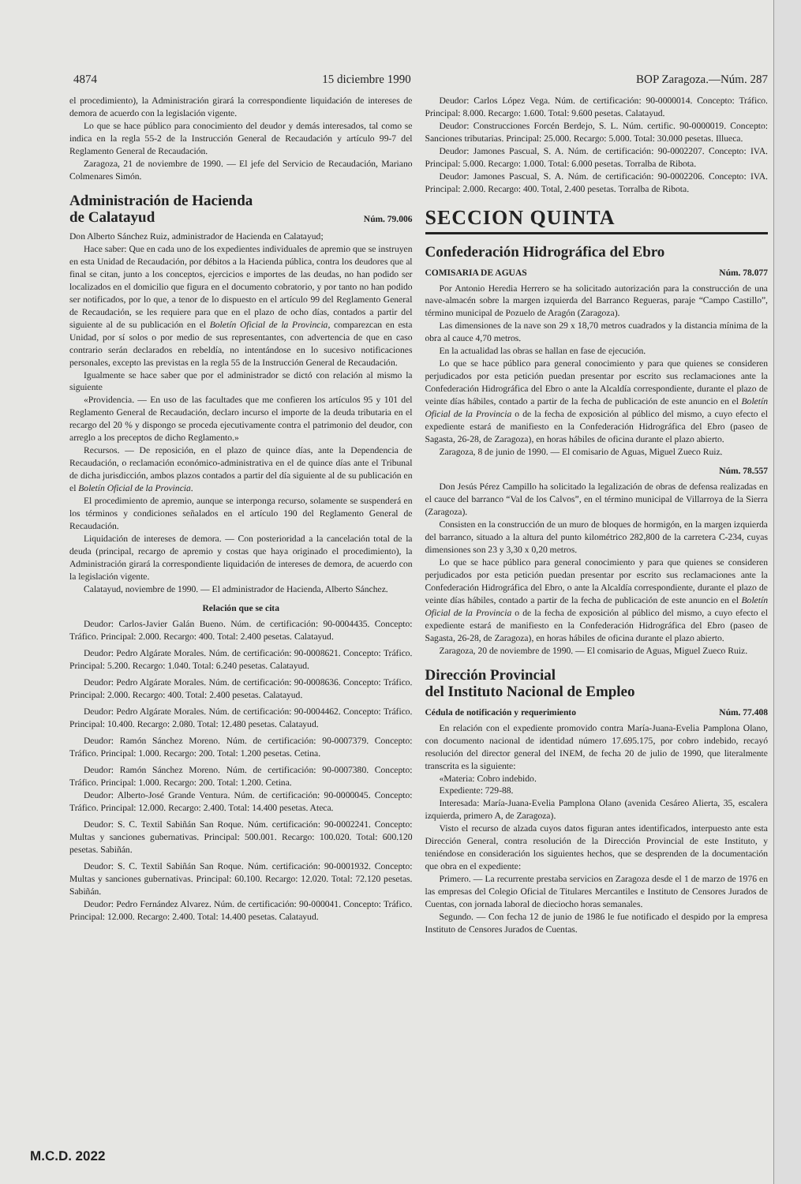4874 15 diciembre 1990 BOP Zaragoza.—Núm. 287
el procedimiento), la Administración girará la correspondiente liquidación de intereses de demora de acuerdo con la legislación vigente.
Lo que se hace público para conocimiento del deudor y demás interesados, tal como se indica en la regla 55-2 de la Instrucción General de Recaudación y artículo 99-7 del Reglamento General de Recaudación.
Zaragoza, 21 de noviembre de 1990. — El jefe del Servicio de Recaudación, Mariano Colmenares Simón.
Administración de Hacienda
de Calatayud Núm. 79.006
Don Alberto Sánchez Ruiz, administrador de Hacienda en Calatayud;
Hace saber: Que en cada uno de los expedientes individuales de apremio que se instruyen en esta Unidad de Recaudación, por débitos a la Hacienda pública, contra los deudores que al final se citan, junto a los conceptos, ejercicios e importes de las deudas, no han podido ser localizados en el domicilio que figura en el documento cobratorio, y por tanto no han podido ser notificados, por lo que, a tenor de lo dispuesto en el artículo 99 del Reglamento General de Recaudación, se les requiere para que en el plazo de ocho días, contados a partir del siguiente al de su publicación en el Boletín Oficial de la Provincia, comparezcan en esta Unidad, por sí solos o por medio de sus representantes, con advertencia de que en caso contrario serán declarados en rebeldía, no intentándose en lo sucesivo notificaciones personales, excepto las previstas en la regla 55 de la Instrucción General de Recaudación.
Igualmente se hace saber que por el administrador se dictó con relación al mismo la siguiente
«Providencia. — En uso de las facultades que me confieren los artículos 95 y 101 del Reglamento General de Recaudación, declaro incurso el importe de la deuda tributaria en el recargo del 20 % y dispongo se proceda ejecutivamente contra el patrimonio del deudor, con arreglo a los preceptos de dicho Reglamento.»
Recursos. — De reposición, en el plazo de quince días, ante la Dependencia de Recaudación, o reclamación económico-administrativa en el de quince días ante el Tribunal de dicha jurisdicción, ambos plazos contados a partir del día siguiente al de su publicación en el Boletín Oficial de la Provincia.
El procedimiento de apremio, aunque se interponga recurso, solamente se suspenderá en los términos y condiciones señalados en el artículo 190 del Reglamento General de Recaudación.
Liquidación de intereses de demora. — Con posterioridad a la cancelación total de la deuda (principal, recargo de apremio y costas que haya originado el procedimiento), la Administración girará la correspondiente liquidación de intereses de demora, de acuerdo con la legislación vigente.
Calatayud, noviembre de 1990. — El administrador de Hacienda, Alberto Sánchez.
Relación que se cita
Deudor: Carlos-Javier Galán Bueno. Núm. de certificación: 90-0004435. Concepto: Tráfico. Principal: 2.000. Recargo: 400. Total: 2.400 pesetas. Calatayud.
Deudor: Pedro Algárate Morales. Núm. de certificación: 90-0008621. Concepto: Tráfico. Principal: 5.200. Recargo: 1.040. Total: 6.240 pesetas. Calatayud.
Deudor: Pedro Algárate Morales. Núm. de certificación: 90-0008636. Concepto: Tráfico. Principal: 2.000. Recargo: 400. Total: 2.400 pesetas. Calatayud.
Deudor: Pedro Algárate Morales. Núm. de certificación: 90-0004462. Concepto: Tráfico. Principal: 10.400. Recargo: 2.080. Total: 12.480 pesetas. Calatayud.
Deudor: Ramón Sánchez Moreno. Núm. de certificación: 90-0007379. Concepto: Tráfico. Principal: 1.000. Recargo: 200. Total: 1.200 pesetas. Cetina.
Deudor: Ramón Sánchez Moreno. Núm. de certificación: 90-0007380. Concepto: Tráfico. Principal: 1.000. Recargo: 200. Total: 1.200. Cetina.
Deudor: Alberto-José Grande Ventura. Núm. de certificación: 90-0000045. Concepto: Tráfico. Principal: 12.000. Recargo: 2.400. Total: 14.400 pesetas. Ateca.
Deudor: S. C. Textil Sabiñán San Roque. Núm. certificación: 90-0002241. Concepto: Multas y sanciones gubernativas. Principal: 500.001. Recargo: 100.020. Total: 600.120 pesetas. Sabiñán.
Deudor: S. C. Textil Sabiñán San Roque. Núm. certificación: 90-0001932. Concepto: Multas y sanciones gubernativas. Principal: 60.100. Recargo: 12.020. Total: 72.120 pesetas. Sabiñán.
Deudor: Pedro Fernández Alvarez. Núm. de certificación: 90-000041. Concepto: Tráfico. Principal: 12.000. Recargo: 2.400. Total: 14.400 pesetas. Calatayud.
Deudor: Carlos López Vega. Núm. de certificación: 90-0000014. Concepto: Tráfico. Principal: 8.000. Recargo: 1.600. Total: 9.600 pesetas. Calatayud.
Deudor: Construcciones Forcén Berdejo, S. L. Núm. certific. 90-0000019. Concepto: Sanciones tributarias. Principal: 25.000. Recargo: 5.000. Total: 30.000 pesetas. Illueca.
Deudor: Jamones Pascual, S. A. Núm. de certificación: 90-0002207. Concepto: IVA. Principal: 5.000. Recargo: 1.000. Total: 6.000 pesetas. Torralba de Ribota.
Deudor: Jamones Pascual, S. A. Núm. de certificación: 90-0002206. Concepto: IVA. Principal: 2.000. Recargo: 400. Total, 2.400 pesetas. Torralba de Ribota.
SECCION QUINTA
Confederación Hidrográfica del Ebro
COMISARIA DE AGUAS Núm. 78.077
Por Antonio Heredia Herrero se ha solicitado autorización para la construcción de una nave-almacén sobre la margen izquierda del Barranco Regueras, paraje “Campo Castillo”, término municipal de Pozuelo de Aragón (Zaragoza).
Las dimensiones de la nave son 29 x 18,70 metros cuadrados y la distancia mínima de la obra al cauce 4,70 metros.
En la actualidad las obras se hallan en fase de ejecución.
Lo que se hace público para general conocimiento y para que quienes se consideren perjudicados por esta petición puedan presentar por escrito sus reclamaciones ante la Confederación Hidrográfica del Ebro o ante la Alcaldía correspondiente, durante el plazo de veinte días hábiles, contado a partir de la fecha de publicación de este anuncio en el Boletín Oficial de la Provincia o de la fecha de exposición al público del mismo, a cuyo efecto el expediente estará de manifiesto en la Confederación Hidrográfica del Ebro (paseo de Sagasta, 26-28, de Zaragoza), en horas hábiles de oficina durante el plazo abierto.
Zaragoza, 8 de junio de 1990. — El comisario de Aguas, Miguel Zueco Ruiz.
Núm. 78.557
Don Jesús Pérez Campillo ha solicitado la legalización de obras de defensa realizadas en el cauce del barranco “Val de los Calvos”, en el término municipal de Villarroya de la Sierra (Zaragoza).
Consisten en la construcción de un muro de bloques de hormigón, en la margen izquierda del barranco, situado a la altura del punto kilométrico 282,800 de la carretera C-234, cuyas dimensiones son 23 y 3,30 x 0,20 metros.
Lo que se hace público para general conocimiento y para que quienes se consideren perjudicados por esta petición puedan presentar por escrito sus reclamaciones ante la Confederación Hidrográfica del Ebro, o ante la Alcaldía correspondiente, durante el plazo de veinte días hábiles, contado a partir de la fecha de publicación de este anuncio en el Boletín Oficial de la Provincia o de la fecha de exposición al público del mismo, a cuyo efecto el expediente estará de manifiesto en la Confederación Hidrográfica del Ebro (paseo de Sagasta, 26-28, de Zaragoza), en horas hábiles de oficina durante el plazo abierto.
Zaragoza, 20 de noviembre de 1990. — El comisario de Aguas, Miguel Zueco Ruiz.
Dirección Provincial
del Instituto Nacional de Empleo
Cédula de notificación y requerimiento Núm. 77.408
En relación con el expediente promovido contra María-Juana-Evelia Pamplona Olano, con documento nacional de identidad número 17.695.175, por cobro indebido, recayó resolución del director general del INEM, de fecha 20 de julio de 1990, que literalmente transcrita es la siguiente:
«Materia: Cobro indebido.
Expediente: 729-88.
Interesada: María-Juana-Evelia Pamplona Olano (avenida Cesáreo Alierta, 35, escalera izquierda, primero A, de Zaragoza).
Visto el recurso de alzada cuyos datos figuran antes identificados, interpuesto ante esta Dirección General, contra resolución de la Dirección Provincial de este Instituto, y teniéndose en consideración los siguientes hechos, que se desprenden de la documentación que obra en el expediente:
Primero. — La recurrente prestaba servicios en Zaragoza desde el 1 de marzo de 1976 en las empresas del Colegio Oficial de Titulares Mercantiles e Instituto de Censores Jurados de Cuentas, con jornada laboral de dieciocho horas semanales.
Segundo. — Con fecha 12 de junio de 1986 le fue notificado el despido por la empresa Instituto de Censores Jurados de Cuentas.
M.C.D. 2022